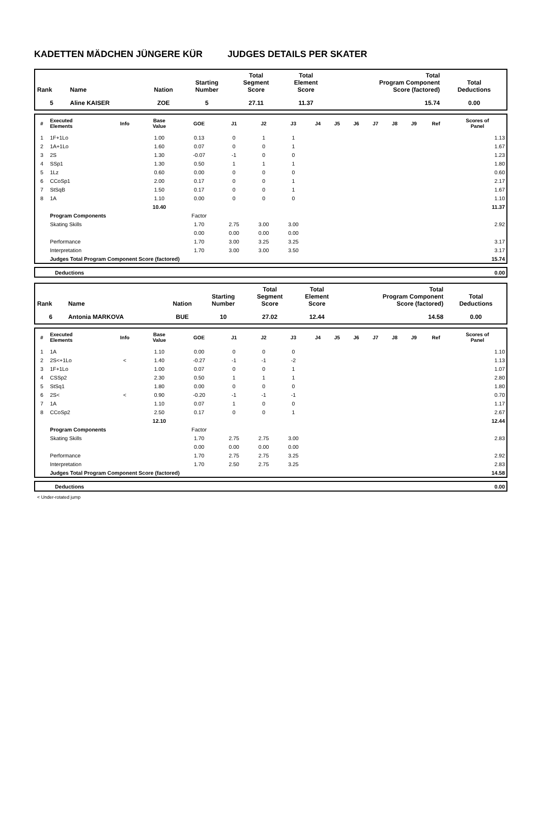KADETTEN MÄDCHEN JÜNGERE KÜR JUDGES DETAILS PER SKATER
| Rank | Name | Nation | Starting Number | Total Segment Score | Total Element Score | Total Program Component Score (factored) | Total Deductions |
| --- | --- | --- | --- | --- | --- | --- | --- |
| 5 | Aline KAISER | ZOE | 5 | 27.11 | 11.37 | 15.74 | 0.00 |
| # | Executed Elements | Info | Base Value | GOE | J1 | J2 | J3 | J4 | J5 | J6 | J7 | J8 | J9 | Ref | Scores of Panel |
| --- | --- | --- | --- | --- | --- | --- | --- | --- | --- | --- | --- | --- | --- | --- | --- |
| 1 | 1F+1Lo | | 1.00 | 0.13 | 0 | 1 | 1 | | | | | | | | 1.13 |
| 2 | 1A+1Lo | | 1.60 | 0.07 | 0 | 0 | 1 | | | | | | | | 1.67 |
| 3 | 2S | | 1.30 | -0.07 | -1 | 0 | 0 | | | | | | | | 1.23 |
| 4 | SSp1 | | 1.30 | 0.50 | 1 | 1 | 1 | | | | | | | | 1.80 |
| 5 | 1Lz | | 0.60 | 0.00 | 0 | 0 | 0 | | | | | | | | 0.60 |
| 6 | CCoSp1 | | 2.00 | 0.17 | 0 | 0 | 1 | | | | | | | | 2.17 |
| 7 | StSqB | | 1.50 | 0.17 | 0 | 0 | 1 | | | | | | | | 1.67 |
| 8 | 1A | | 1.10 | 0.00 | 0 | 0 | 0 | | | | | | | | 1.10 |
| | | | 10.40 | | | | | | | | | | | | 11.37 |
| | Program Components | | | Factor | | | | | | | | | | | |
| | Skating Skills | | | 1.70 | 2.75 | 3.00 | 3.00 | | | | | | | | 2.92 |
| | | | | 0.00 | 0.00 | 0.00 | 0.00 | | | | | | | | |
| | Performance | | | 1.70 | 3.00 | 3.25 | 3.25 | | | | | | | | 3.17 |
| | Interpretation | | | 1.70 | 3.00 | 3.00 | 3.50 | | | | | | | | 3.17 |
| | Judges Total Program Component Score (factored) | | | | | | | | | | | | | | 15.74 |
| | Deductions | 0.00 |
| Rank | Name | Nation | Starting Number | Total Segment Score | Total Element Score | Total Program Component Score (factored) | Total Deductions |
| --- | --- | --- | --- | --- | --- | --- | --- |
| 6 | Antonia MARKOVA | BUE | 10 | 27.02 | 12.44 | 14.58 | 0.00 |
| # | Executed Elements | Info | Base Value | GOE | J1 | J2 | J3 | J4 | J5 | J6 | J7 | J8 | J9 | Ref | Scores of Panel |
| --- | --- | --- | --- | --- | --- | --- | --- | --- | --- | --- | --- | --- | --- | --- | --- |
| 1 | 1A | | 1.10 | 0.00 | 0 | 0 | 0 | | | | | | | | 1.10 |
| 2 | 2S<+1Lo | < | 1.40 | -0.27 | -1 | -1 | -2 | | | | | | | | 1.13 |
| 3 | 1F+1Lo | | 1.00 | 0.07 | 0 | 0 | 1 | | | | | | | | 1.07 |
| 4 | CSSp2 | | 2.30 | 0.50 | 1 | 1 | 1 | | | | | | | | 2.80 |
| 5 | StSq1 | | 1.80 | 0.00 | 0 | 0 | 0 | | | | | | | | 1.80 |
| 6 | 2S< | < | 0.90 | -0.20 | -1 | -1 | -1 | | | | | | | | 0.70 |
| 7 | 1A | | 1.10 | 0.07 | 1 | 0 | 0 | | | | | | | | 1.17 |
| 8 | CCoSp2 | | 2.50 | 0.17 | 0 | 0 | 1 | | | | | | | | 2.67 |
| | | | 12.10 | | | | | | | | | | | | 12.44 |
| | Program Components | | | Factor | | | | | | | | | | | |
| | Skating Skills | | | 1.70 | 2.75 | 2.75 | 3.00 | | | | | | | | 2.83 |
| | | | | 0.00 | 0.00 | 0.00 | 0.00 | | | | | | | | |
| | Performance | | | 1.70 | 2.75 | 2.75 | 3.25 | | | | | | | | 2.92 |
| | Interpretation | | | 1.70 | 2.50 | 2.75 | 3.25 | | | | | | | | 2.83 |
| | Judges Total Program Component Score (factored) | | | | | | | | | | | | | | 14.58 |
| | Deductions | 0.00 |
< Under-rotated jump